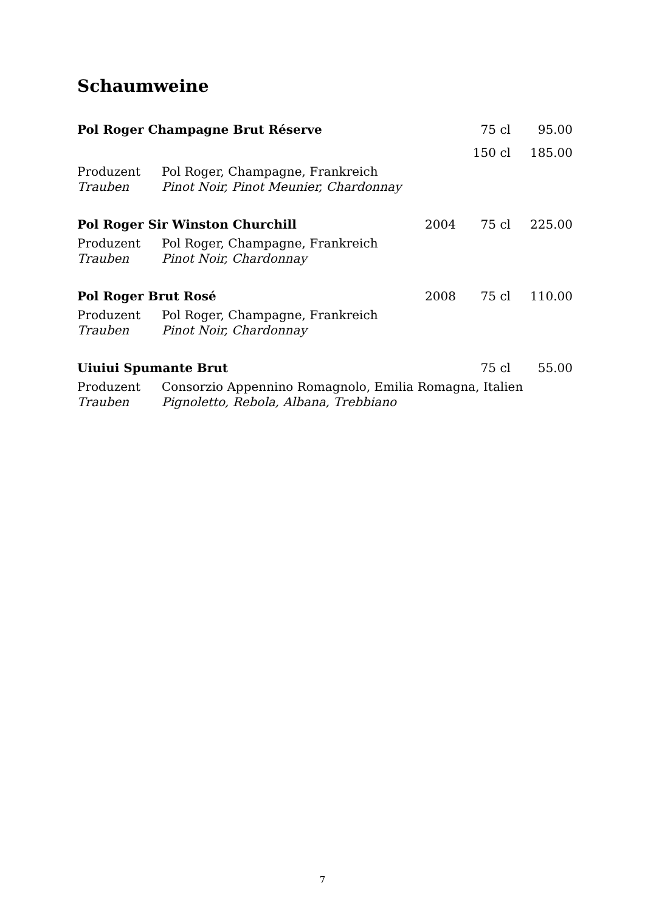Schaumweine
| Pol Roger Champagne Brut Réserve | | | 75 cl | 95.00 |
| | | | 150 cl | 185.00 |
| Produzent | Pol Roger, Champagne, Frankreich | | | |
| Trauben | Pinot Noir, Pinot Meunier, Chardonnay | | | |
| Pol Roger Sir Winston Churchill | | 2004 | 75 cl | 225.00 |
| Produzent | Pol Roger, Champagne, Frankreich | | | |
| Trauben | Pinot Noir, Chardonnay | | | |
| Pol Roger Brut Rosé | | 2008 | 75 cl | 110.00 |
| Produzent | Pol Roger, Champagne, Frankreich | | | |
| Trauben | Pinot Noir, Chardonnay | | | |
| Uiuiui Spumante Brut | | | 75 cl | 55.00 |
| Produzent | Consorzio Appennino Romagnolo, Emilia Romagna, Italien | | | |
| Trauben | Pignoletto, Rebola, Albana, Trebbiano | | | |
7